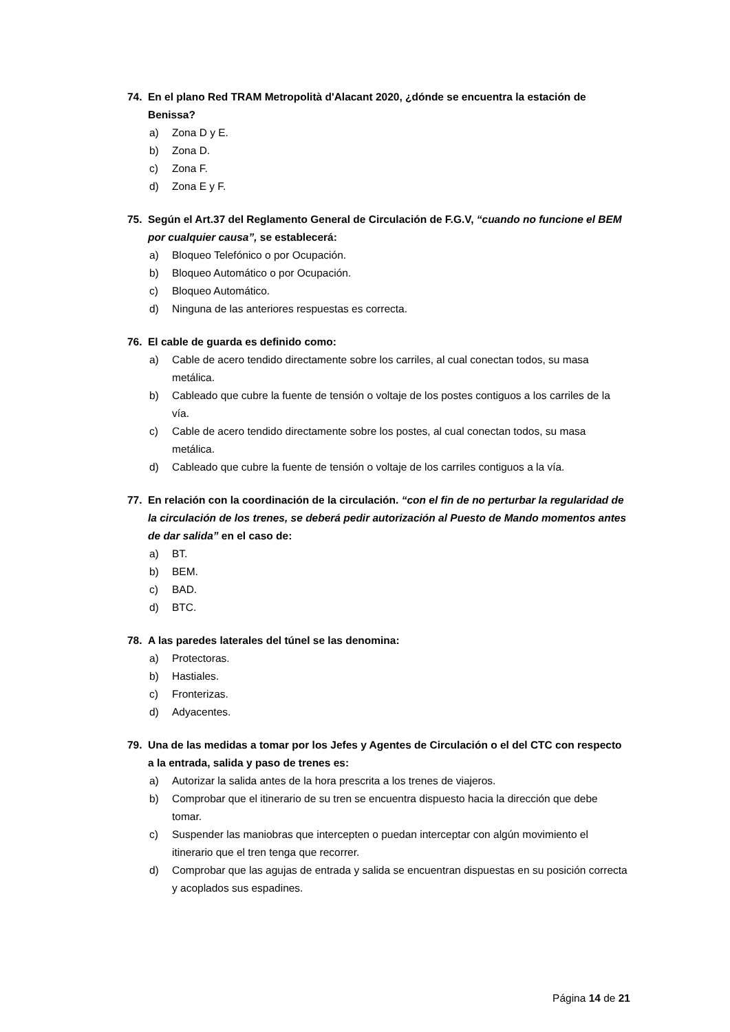74. En el plano Red TRAM Metropolità d'Alacant 2020, ¿dónde se encuentra la estación de Benissa?
a) Zona D y E.
b) Zona D.
c) Zona F.
d) Zona E y F.
75. Según el Art.37 del Reglamento General de Circulación de F.G.V, “cuando no funcione el BEM por cualquier causa”, se establecerá:
a) Bloqueo Telefónico o por Ocupación.
b) Bloqueo Automático o por Ocupación.
c) Bloqueo Automático.
d) Ninguna de las anteriores respuestas es correcta.
76. El cable de guarda es definido como:
a) Cable de acero tendido directamente sobre los carriles, al cual conectan todos, su masa metálica.
b) Cableado que cubre la fuente de tensión o voltaje de los postes contiguos a los carriles de la vía.
c) Cable de acero tendido directamente sobre los postes, al cual conectan todos, su masa metálica.
d) Cableado que cubre la fuente de tensión o voltaje de los carriles contiguos a la vía.
77. En relación con la coordinación de la circulación. “con el fin de no perturbar la regularidad de la circulación de los trenes, se deberá pedir autorización al Puesto de Mando momentos antes de dar salida” en el caso de:
a) BT.
b) BEM.
c) BAD.
d) BTC.
78. A las paredes laterales del túnel se las denomina:
a) Protectoras.
b) Hastiales.
c) Fronterizas.
d) Adyacentes.
79. Una de las medidas a tomar por los Jefes y Agentes de Circulación o el del CTC con respecto a la entrada, salida y paso de trenes es:
a) Autorizar la salida antes de la hora prescrita a los trenes de viajeros.
b) Comprobar que el itinerario de su tren se encuentra dispuesto hacia la dirección que debe tomar.
c) Suspender las maniobras que intercepten o puedan interceptar con algún movimiento el itinerario que el tren tenga que recorrer.
d) Comprobar que las agujas de entrada y salida se encuentran dispuestas en su posición correcta y acoplados sus espadines.
Página 14 de 21